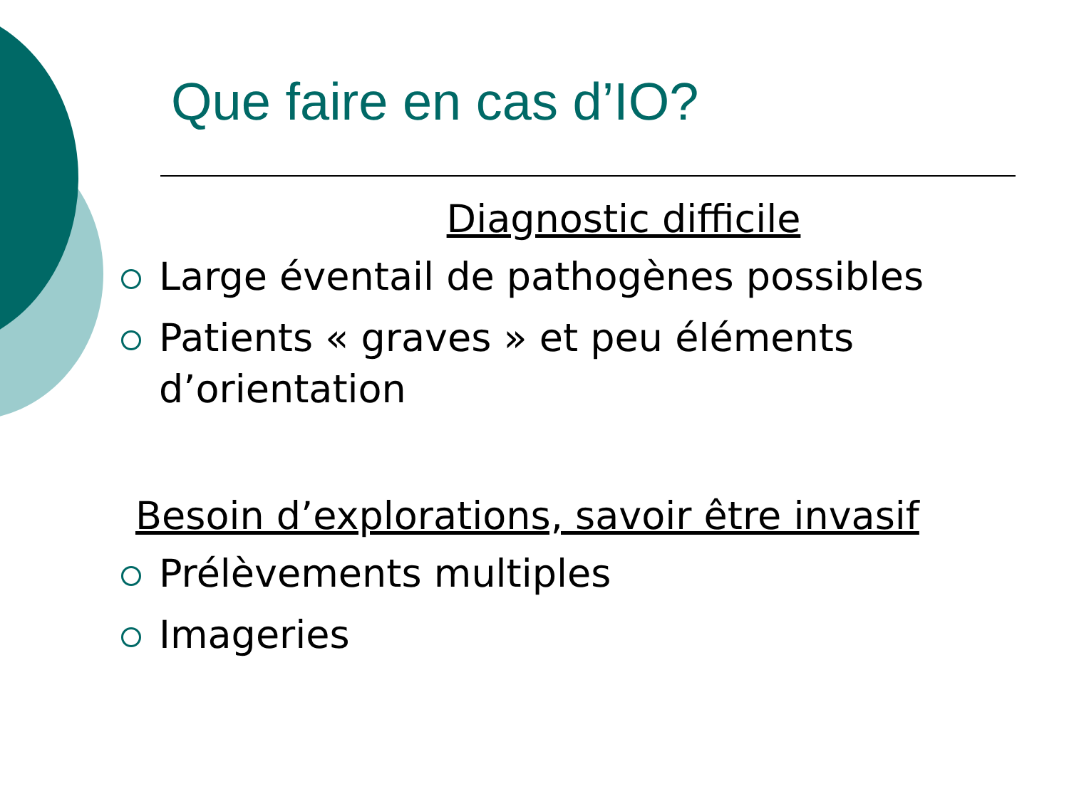Que faire en cas d’IO?
Diagnostic difficile
Large éventail de pathogènes possibles
Patients « graves » et peu éléments d’orientation
Besoin d’explorations, savoir être invasif
Prélèvements multiples
Imageries